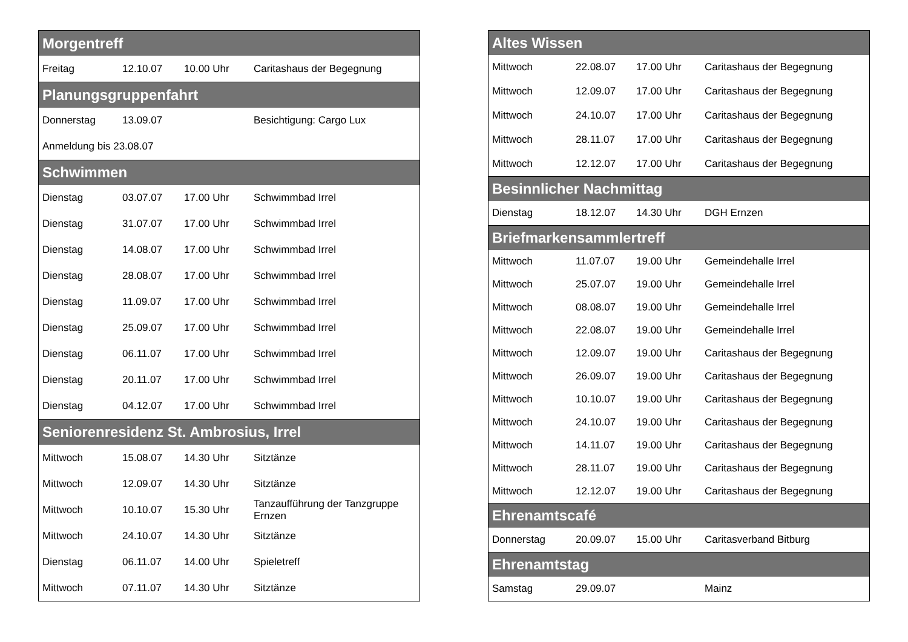| Morgentreff | | | |
| --- | --- | --- | --- |
| Freitag | 12.10.07 | 10.00 Uhr | Caritashaus der Begegnung |
| Planungsgruppenfahrt | | | |
| Donnerstag | 13.09.07 | | Besichtigung: Cargo Lux |
| Anmeldung bis 23.08.07 | | | |
| Schwimmen | | | |
| Dienstag | 03.07.07 | 17.00 Uhr | Schwimmbad Irrel |
| Dienstag | 31.07.07 | 17.00 Uhr | Schwimmbad Irrel |
| Dienstag | 14.08.07 | 17.00 Uhr | Schwimmbad Irrel |
| Dienstag | 28.08.07 | 17.00 Uhr | Schwimmbad Irrel |
| Dienstag | 11.09.07 | 17.00 Uhr | Schwimmbad Irrel |
| Dienstag | 25.09.07 | 17.00 Uhr | Schwimmbad Irrel |
| Dienstag | 06.11.07 | 17.00 Uhr | Schwimmbad Irrel |
| Dienstag | 20.11.07 | 17.00 Uhr | Schwimmbad Irrel |
| Dienstag | 04.12.07 | 17.00 Uhr | Schwimmbad Irrel |
| Seniorenresidenz St. Ambrosius, Irrel | | | |
| Mittwoch | 15.08.07 | 14.30 Uhr | Sitztänze |
| Mittwoch | 12.09.07 | 14.30 Uhr | Sitztänze |
| Mittwoch | 10.10.07 | 15.30 Uhr | Tanzaufführung der Tanzgruppe Ernzen |
| Mittwoch | 24.10.07 | 14.30 Uhr | Sitztänze |
| Dienstag | 06.11.07 | 14.00 Uhr | Spieletreff |
| Mittwoch | 07.11.07 | 14.30 Uhr | Sitztänze |
| Altes Wissen | | | |
| --- | --- | --- | --- |
| Mittwoch | 22.08.07 | 17.00 Uhr | Caritashaus der Begegnung |
| Mittwoch | 12.09.07 | 17.00 Uhr | Caritashaus der Begegnung |
| Mittwoch | 24.10.07 | 17.00 Uhr | Caritashaus der Begegnung |
| Mittwoch | 28.11.07 | 17.00 Uhr | Caritashaus der Begegnung |
| Mittwoch | 12.12.07 | 17.00 Uhr | Caritashaus der Begegnung |
| Besinnlicher Nachmittag | | | |
| Dienstag | 18.12.07 | 14.30 Uhr | DGH Ernzen |
| Briefmarkensammlertreff | | | |
| Mittwoch | 11.07.07 | 19.00 Uhr | Gemeindehalle Irrel |
| Mittwoch | 25.07.07 | 19.00 Uhr | Gemeindehalle Irrel |
| Mittwoch | 08.08.07 | 19.00 Uhr | Gemeindehalle Irrel |
| Mittwoch | 22.08.07 | 19.00 Uhr | Gemeindehalle Irrel |
| Mittwoch | 12.09.07 | 19.00 Uhr | Caritashaus der Begegnung |
| Mittwoch | 26.09.07 | 19.00 Uhr | Caritashaus der Begegnung |
| Mittwoch | 10.10.07 | 19.00 Uhr | Caritashaus der Begegnung |
| Mittwoch | 24.10.07 | 19.00 Uhr | Caritashaus der Begegnung |
| Mittwoch | 14.11.07 | 19.00 Uhr | Caritashaus der Begegnung |
| Mittwoch | 28.11.07 | 19.00 Uhr | Caritashaus der Begegnung |
| Mittwoch | 12.12.07 | 19.00 Uhr | Caritashaus der Begegnung |
| Ehrenamtscafé | | | |
| Donnerstag | 20.09.07 | 15.00 Uhr | Caritasverband Bitburg |
| Ehrenamtstag | | | |
| Samstag | 29.09.07 | | Mainz |